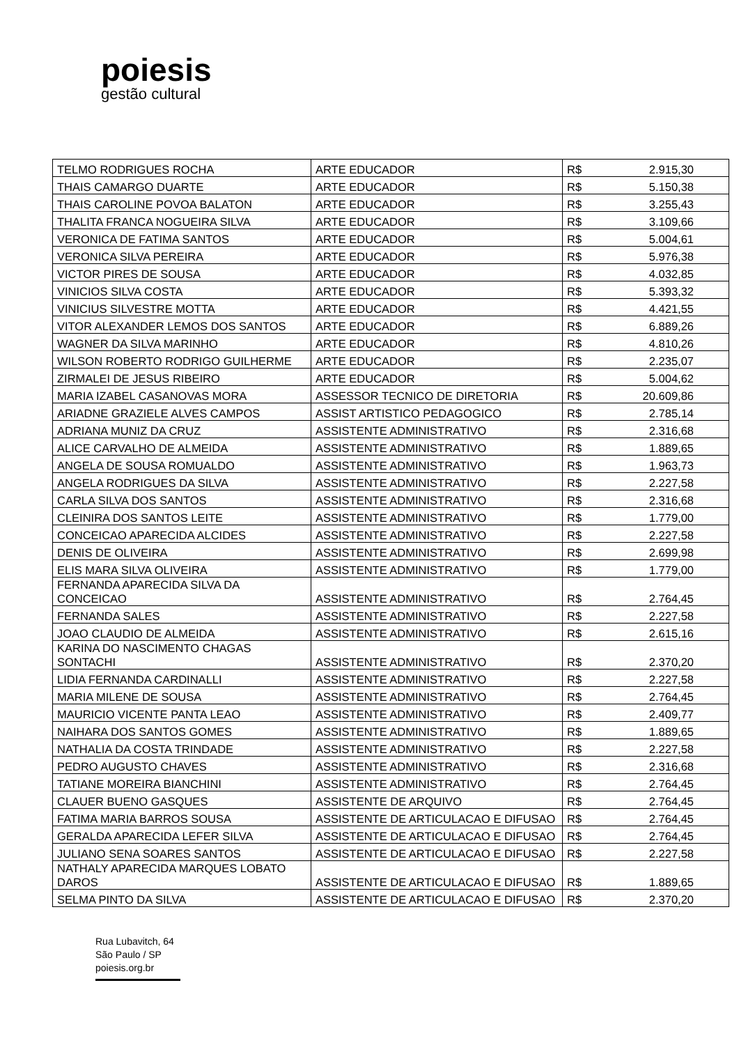poiesis
gestão cultural
| TELMO RODRIGUES ROCHA | ARTE EDUCADOR | R$ | 2.915,30 |
| THAIS CAMARGO DUARTE | ARTE EDUCADOR | R$ | 5.150,38 |
| THAIS CAROLINE POVOA BALATON | ARTE EDUCADOR | R$ | 3.255,43 |
| THALITA FRANCA NOGUEIRA SILVA | ARTE EDUCADOR | R$ | 3.109,66 |
| VERONICA DE FATIMA SANTOS | ARTE EDUCADOR | R$ | 5.004,61 |
| VERONICA SILVA PEREIRA | ARTE EDUCADOR | R$ | 5.976,38 |
| VICTOR PIRES DE SOUSA | ARTE EDUCADOR | R$ | 4.032,85 |
| VINICIOS SILVA COSTA | ARTE EDUCADOR | R$ | 5.393,32 |
| VINICIUS SILVESTRE MOTTA | ARTE EDUCADOR | R$ | 4.421,55 |
| VITOR ALEXANDER LEMOS DOS SANTOS | ARTE EDUCADOR | R$ | 6.889,26 |
| WAGNER DA SILVA MARINHO | ARTE EDUCADOR | R$ | 4.810,26 |
| WILSON ROBERTO RODRIGO GUILHERME | ARTE EDUCADOR | R$ | 2.235,07 |
| ZIRMALEI DE JESUS RIBEIRO | ARTE EDUCADOR | R$ | 5.004,62 |
| MARIA IZABEL CASANOVAS MORA | ASSESSOR TECNICO DE DIRETORIA | R$ | 20.609,86 |
| ARIADNE GRAZIELE ALVES CAMPOS | ASSIST ARTISTICO PEDAGOGICO | R$ | 2.785,14 |
| ADRIANA MUNIZ DA CRUZ | ASSISTENTE ADMINISTRATIVO | R$ | 2.316,68 |
| ALICE CARVALHO DE ALMEIDA | ASSISTENTE ADMINISTRATIVO | R$ | 1.889,65 |
| ANGELA DE SOUSA ROMUALDO | ASSISTENTE ADMINISTRATIVO | R$ | 1.963,73 |
| ANGELA RODRIGUES DA SILVA | ASSISTENTE ADMINISTRATIVO | R$ | 2.227,58 |
| CARLA SILVA DOS SANTOS | ASSISTENTE ADMINISTRATIVO | R$ | 2.316,68 |
| CLEINIRA DOS SANTOS LEITE | ASSISTENTE ADMINISTRATIVO | R$ | 1.779,00 |
| CONCEICAO APARECIDA ALCIDES | ASSISTENTE ADMINISTRATIVO | R$ | 2.227,58 |
| DENIS DE OLIVEIRA | ASSISTENTE ADMINISTRATIVO | R$ | 2.699,98 |
| ELIS MARA SILVA OLIVEIRA | ASSISTENTE ADMINISTRATIVO | R$ | 1.779,00 |
| FERNANDA APARECIDA SILVA DA CONCEICAO | ASSISTENTE ADMINISTRATIVO | R$ | 2.764,45 |
| FERNANDA SALES | ASSISTENTE ADMINISTRATIVO | R$ | 2.227,58 |
| JOAO CLAUDIO DE ALMEIDA | ASSISTENTE ADMINISTRATIVO | R$ | 2.615,16 |
| KARINA DO NASCIMENTO CHAGAS SONTACHI | ASSISTENTE ADMINISTRATIVO | R$ | 2.370,20 |
| LIDIA FERNANDA CARDINALLI | ASSISTENTE ADMINISTRATIVO | R$ | 2.227,58 |
| MARIA MILENE DE SOUSA | ASSISTENTE ADMINISTRATIVO | R$ | 2.764,45 |
| MAURICIO VICENTE PANTA LEAO | ASSISTENTE ADMINISTRATIVO | R$ | 2.409,77 |
| NAIHARA DOS SANTOS GOMES | ASSISTENTE ADMINISTRATIVO | R$ | 1.889,65 |
| NATHALIA DA COSTA TRINDADE | ASSISTENTE ADMINISTRATIVO | R$ | 2.227,58 |
| PEDRO AUGUSTO CHAVES | ASSISTENTE ADMINISTRATIVO | R$ | 2.316,68 |
| TATIANE MOREIRA BIANCHINI | ASSISTENTE ADMINISTRATIVO | R$ | 2.764,45 |
| CLAUER BUENO GASQUES | ASSISTENTE DE ARQUIVO | R$ | 2.764,45 |
| FATIMA MARIA BARROS SOUSA | ASSISTENTE DE ARTICULACAO E DIFUSAO | R$ | 2.764,45 |
| GERALDA APARECIDA LEFER SILVA | ASSISTENTE DE ARTICULACAO E DIFUSAO | R$ | 2.764,45 |
| JULIANO SENA SOARES SANTOS | ASSISTENTE DE ARTICULACAO E DIFUSAO | R$ | 2.227,58 |
| NATHALY APARECIDA MARQUES LOBATO DAROS | ASSISTENTE DE ARTICULACAO E DIFUSAO | R$ | 1.889,65 |
| SELMA PINTO DA SILVA | ASSISTENTE DE ARTICULACAO E DIFUSAO | R$ | 2.370,20 |
Rua Lubavitch, 64
São Paulo / SP
poiesis.org.br